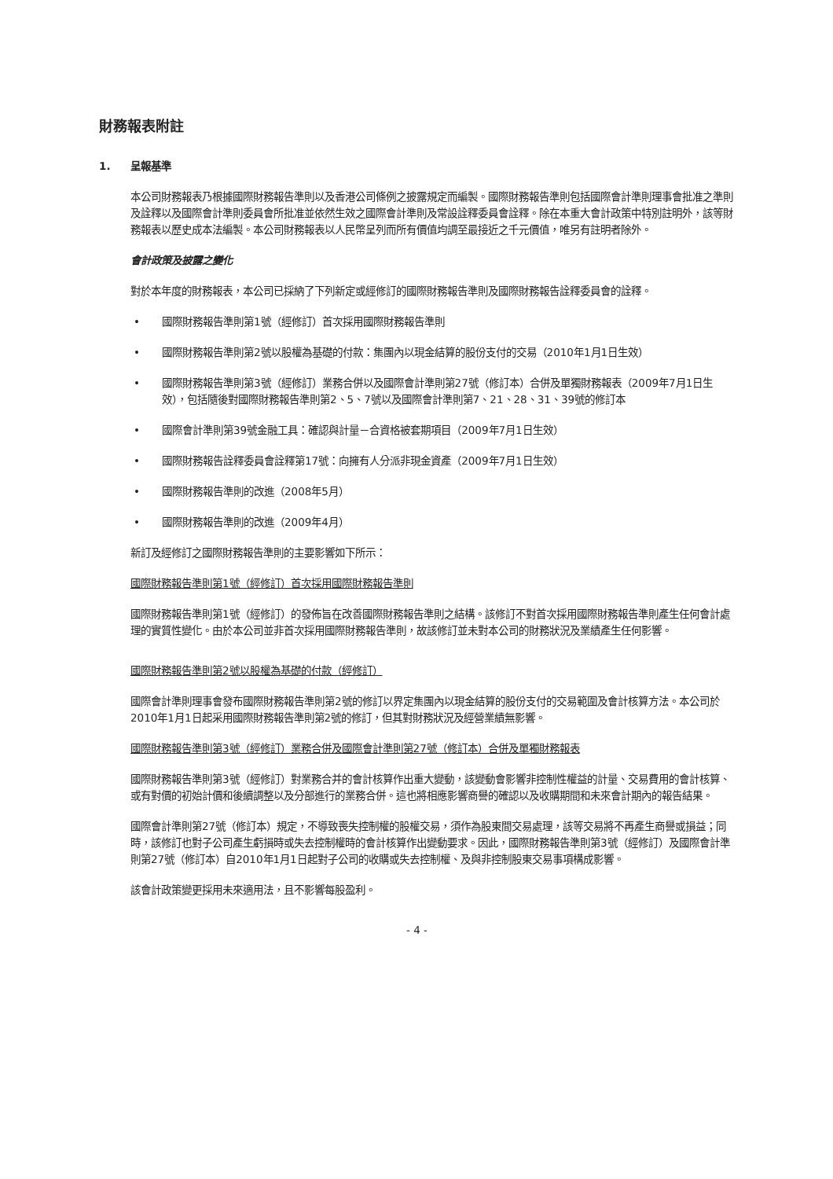財務報表附註
1. 呈報基準
本公司財務報表乃根據國際財務報告準則以及香港公司條例之披露規定而編製。國際財務報告準則包括國際會計準則理事會批准之準則及詮釋以及國際會計準則委員會所批准並依然生效之國際會計準則及常設詮釋委員會詮釋。除在本重大會計政策中特別註明外，該等財務報表以歷史成本法編製。本公司財務報表以人民幣呈列而所有價值均調至最接近之千元價值，唯另有註明者除外。
會計政策及披露之變化
對於本年度的財務報表，本公司已採納了下列新定或經修訂的國際財務報告準則及國際財務報告詮釋委員會的詮釋。
• 國際財務報告準則第1號（經修訂）首次採用國際財務報告準則
• 國際財務報告準則第2號以股權為基礎的付款：集團內以現金結算的股份支付的交易（2010年1月1日生效）
• 國際財務報告準則第3號（經修訂）業務合併以及國際會計準則第27號（修訂本）合併及單獨財務報表（2009年7月1日生效），包括隨後對國際財務報告準則第2、5、7號以及國際會計準則第7、21、28、31、39號的修訂本
• 國際會計準則第39號金融工具：確認與計量－合資格被套期項目（2009年7月1日生效）
• 國際財務報告詮釋委員會詮釋第17號：向擁有人分派非現金資產（2009年7月1日生效）
• 國際財務報告準則的改進（2008年5月）
• 國際財務報告準則的改進（2009年4月）
新訂及經修訂之國際財務報告準則的主要影響如下所示：
國際財務報告準則第1號（經修訂）首次採用國際財務報告準則
國際財務報告準則第1號（經修訂）的發佈旨在改善國際財務報告準則之結構。該修訂不對首次採用國際財務報告準則產生任何會計處理的實質性變化。由於本公司並非首次採用國際財務報告準則，故該修訂並未對本公司的財務狀況及業績產生任何影響。
國際財務報告準則第2號以股權為基礎的付款（經修訂）
國際會計準則理事會發布國際財務報告準則第2號的修訂以界定集團內以現金結算的股份支付的交易範圍及會計核算方法。本公司於2010年1月1日起采用國際財務報告準則第2號的修訂，但其對財務狀況及經營業績無影響。
國際財務報告準則第3號（經修訂）業務合併及國際會計準則第27號（修訂本）合併及單獨財務報表
國際財務報告準則第3號（經修訂）對業務合并的會計核算作出重大變動，該變動會影響非控制性權益的計量、交易費用的會計核算、或有對價的初始計價和後續調整以及分部進行的業務合併。這也將相應影響商譽的確認以及收購期間和未來會計期內的報告結果。
國際會計準則第27號（修訂本）規定，不導致喪失控制權的股權交易，須作為股東間交易處理，該等交易將不再產生商譽或損益；同時，該修訂也對子公司產生虧損時或失去控制權時的會計核算作出變動要求。因此，國際財務報告準則第3號（經修訂）及國際會計準則第27號（修訂本）自2010年1月1日起對子公司的收購或失去控制權、及與非控制股東交易事項構成影響。
該會計政策變更採用未來適用法，且不影響每股盈利。
- 4 -